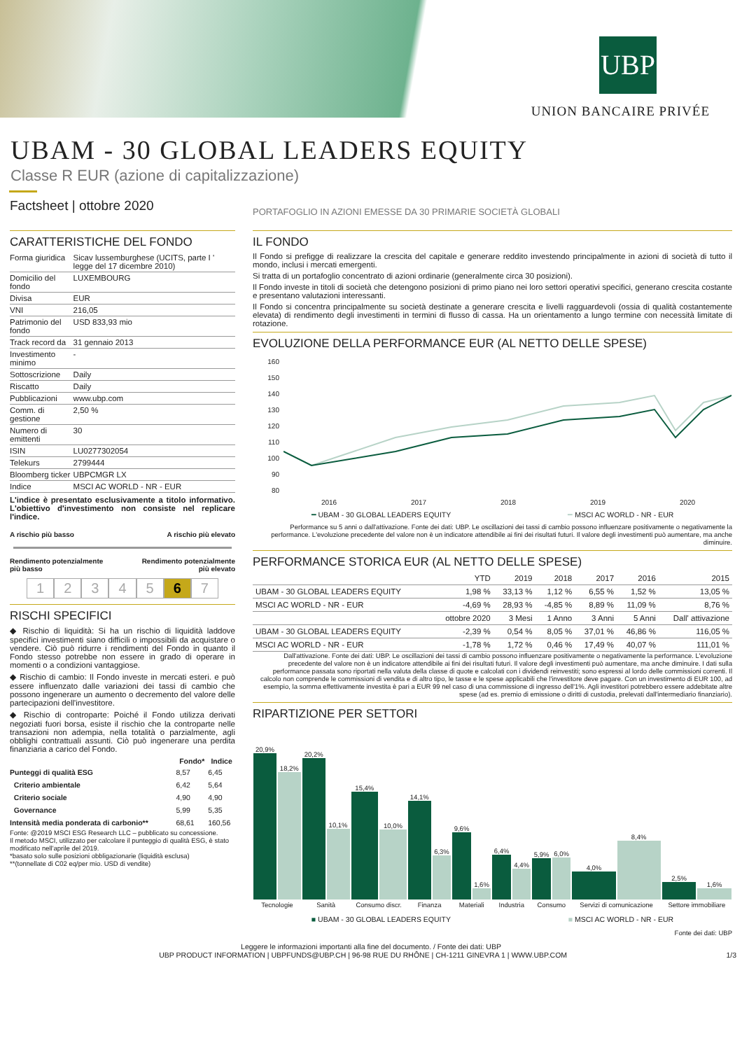UBP
UNION BANCAIRE PRIVÉE
UBAM - 30 GLOBAL LEADERS EQUITY
Classe R EUR (azione di capitalizzazione)
Factsheet | ottobre 2020
PORTAFOGLIO IN AZIONI EMESSE DA 30 PRIMARIE SOCIETÀ GLOBALI
CARATTERISTICHE DEL FONDO
| Forma giuridica | Sicav lussemburghese (UCITS, parte I ' legge del 17 dicembre 2010) |
| Domicilio del fondo | LUXEMBOURG |
| Divisa | EUR |
| VNI | 216,05 |
| Patrimonio del fondo | USD 833,93 mio |
| Track record da | 31 gennaio 2013 |
| Investimento minimo | - |
| Sottoscrizione | Daily |
| Riscatto | Daily |
| Pubblicazioni | www.ubp.com |
| Comm. di gestione | 2,50 % |
| Numero di emittenti | 30 |
| ISIN | LU0277302054 |
| Telekurs | 2799444 |
| Bloomberg ticker | UBPCMGR LX |
| Indice | MSCI AC WORLD - NR - EUR |
L'indice è presentato esclusivamente a titolo informativo. L'obiettivo d'investimento non consiste nel replicare l'indice.
A rischio più basso A rischio più elevato
Rendimento potenzialmente
più basso Rendimento potenzialmente
più elevato
1234567
RISCHI SPECIFICI
◆ Rischio di liquidità: Si ha un rischio di liquidità laddove specifici investimenti siano difficili o impossibili da acquistare o vendere. Ciò può ridurre i rendimenti del Fondo in quanto il Fondo stesso potrebbe non essere in grado di operare in momenti o a condizioni vantaggiose.
◆ Rischio di cambio: Il Fondo investe in mercati esteri. e può essere influenzato dalle variazioni dei tassi di cambio che possono ingenerare un aumento o decremento del valore delle partecipazioni dell'investitore.
◆ Rischio di controparte: Poiché il Fondo utilizza derivati negoziati fuori borsa, esiste il rischio che la controparte nelle transazioni non adempia, nella totalità o parzialmente, agli obblighi contrattuali assunti. Ciò può ingenerare una perdita finanziaria a carico del Fondo.
| | Fondo* | Indice |
| --- | --- | --- |
| Punteggi di qualità ESG | 8,57 | 6,45 |
| Criterio ambientale | 6,42 | 5,64 |
| Criterio sociale | 4,90 | 4,90 |
| Governance | 5,99 | 5,35 |
| Intensità media ponderata di carbonio** | 68,61 | 160,56 |
Fonte: @2019 MSCI ESG Research LLC – pubblicato su concessione.
Il metodo MSCI, utilizzato per calcolare il punteggio di qualità ESG, è stato modificato nell'aprile del 2019.
*basato solo sulle posizioni obbligazionarie (liquidità esclusa)
**(tonnellate di C02 eq/per mio. USD di vendite)
IL FONDO
Il Fondo si prefigge di realizzare la crescita del capitale e generare reddito investendo principalmente in azioni di società di tutto il mondo, inclusi i mercati emergenti.
Si tratta di un portafoglio concentrato di azioni ordinarie (generalmente circa 30 posizioni).
Il Fondo investe in titoli di società che detengono posizioni di primo piano nei loro settori operativi specifici, generano crescita costante e presentano valutazioni interessanti.
Il Fondo si concentra principalmente su società destinate a generare crescita e livelli ragguardevoli (ossia di qualità costantemente elevata) di rendimento degli investimenti in termini di flusso di cassa. Ha un orientamento a lungo termine con necessità limitate di rotazione.
EVOLUZIONE DELLA PERFORMANCE EUR (AL NETTO DELLE SPESE)
160
150
140
130
120
110
100
90
80
2016 2017 2018 2019 2020
━ UBAM - 30 GLOBAL LEADERS EQUITY ━ MSCI AC WORLD - NR - EUR
Performance su 5 anni o dall'attivazione. Fonte dei dati: UBP. Le oscillazioni dei tassi di cambio possono influenzare positivamente o negativamente la performance. L'evoluzione precedente del valore non è un indicatore attendibile ai fini dei risultati futuri. Il valore degli investimenti può aumentare, ma anche diminuire.
PERFORMANCE STORICA EUR (AL NETTO DELLE SPESE)
| | YTD | 2019 | 2018 | 2017 | 2016 | 2015 |
| --- | --- | --- | --- | --- | --- | --- |
| UBAM - 30 GLOBAL LEADERS EQUITY | 1,98 % | 33,13 % | 1,12 % | 6,55 % | 1,52 % | 13,05 % |
| MSCI AC WORLD - NR - EUR | -4,69 % | 28,93 % | -4,85 % | 8,89 % | 11,09 % | 8,76 % |
| | ottobre 2020 | 3 Mesi | 1 Anno | 3 Anni | 5 Anni | Dall' attivazione |
| UBAM - 30 GLOBAL LEADERS EQUITY | -2,39 % | 0,54 % | 8,05 % | 37,01 % | 46,86 % | 116,05 % |
| MSCI AC WORLD - NR - EUR | -1,78 % | 1,72 % | 0,46 % | 17,49 % | 40,07 % | 111,01 % |
Dall'attivazione. Fonte dei dati: UBP. Le oscillazioni dei tassi di cambio possono influenzare positivamente o negativamente la performance. L'evoluzione precedente del valore non è un indicatore attendibile ai fini dei risultati futuri. Il valore degli investimenti può aumentare, ma anche diminuire. I dati sulla performance passata sono riportati nella valuta della classe di quote e calcolati con i dividendi reinvestiti; sono espressi al lordo delle commissioni correnti. Il calcolo non comprende le commissioni di vendita e di altro tipo, le tasse e le spese applicabili che l'investitore deve pagare. Con un investimento di EUR 100, ad esempio, la somma effettivamente investita è pari a EUR 99 nel caso di una commissione di ingresso dell'1%. Agli investitori potrebbero essere addebitate altre spese (ad es. premio di emissione o diritti di custodia, prelevati dall'intermediario finanziario).
RIPARTIZIONE PER SETTORI
| 20,9% | 18,2% | 20,2% | 10,1% | 15,4% | 10,0% | 14,1% | 6,3% | 9,6% | 1,6% | 6,4% | 4,4% | 5,9% | 6,0% | 4,0% | 8,4% | 2,5% | 1,6% |
| Tecnologie | | Sanità | | Consumo discr. | | Finanza | | Materiali | | Industria | | Consumo | | Servizi di comunicazione | | Settore immobiliare | |
■ UBAM - 30 GLOBAL LEADERS EQUITY ■ MSCI AC WORLD - NR - EUR
Fonte dei dati: UBP
Leggere le informazioni importanti alla fine del documento. / Fonte dei dati: UBP
UBP PRODUCT INFORMATION | UBPFUNDS@UBP.CH | 96-98 RUE DU RHÔNE | CH-1211 GINEVRA 1 | WWW.UBP.COM 1/3